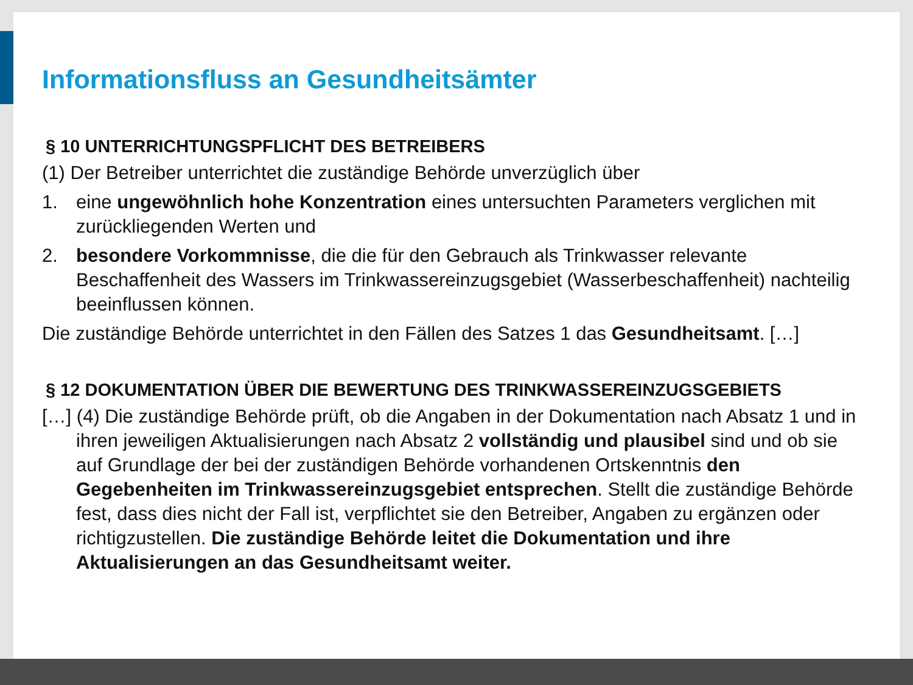Informationsfluss an Gesundheitsämter
§ 10 UNTERRICHTUNGSPFLICHT DES BETREIBERS
(1) Der Betreiber unterrichtet die zuständige Behörde unverzüglich über
1. eine ungewöhnlich hohe Konzentration eines untersuchten Parameters verglichen mit zurückliegenden Werten und
2. besondere Vorkommnisse, die die für den Gebrauch als Trinkwasser relevante Beschaffenheit des Wassers im Trinkwassereinzugsgebiet (Wasserbeschaffenheit) nachteilig beeinflussen können.
Die zuständige Behörde unterrichtet in den Fällen des Satzes 1 das Gesundheitsamt. […]
§ 12 DOKUMENTATION ÜBER DIE BEWERTUNG DES TRINKWASSEREINZUGSGEBIETS
[…] (4) Die zuständige Behörde prüft, ob die Angaben in der Dokumentation nach Absatz 1 und in ihren jeweiligen Aktualisierungen nach Absatz 2 vollständig und plausibel sind und ob sie auf Grundlage der bei der zuständigen Behörde vorhandenen Ortskenntnis den Gegebenheiten im Trinkwassereinzugsgebiet entsprechen. Stellt die zuständige Behörde fest, dass dies nicht der Fall ist, verpflichtet sie den Betreiber, Angaben zu ergänzen oder richtigzustellen. Die zuständige Behörde leitet die Dokumentation und ihre Aktualisierungen an das Gesundheitsamt weiter.